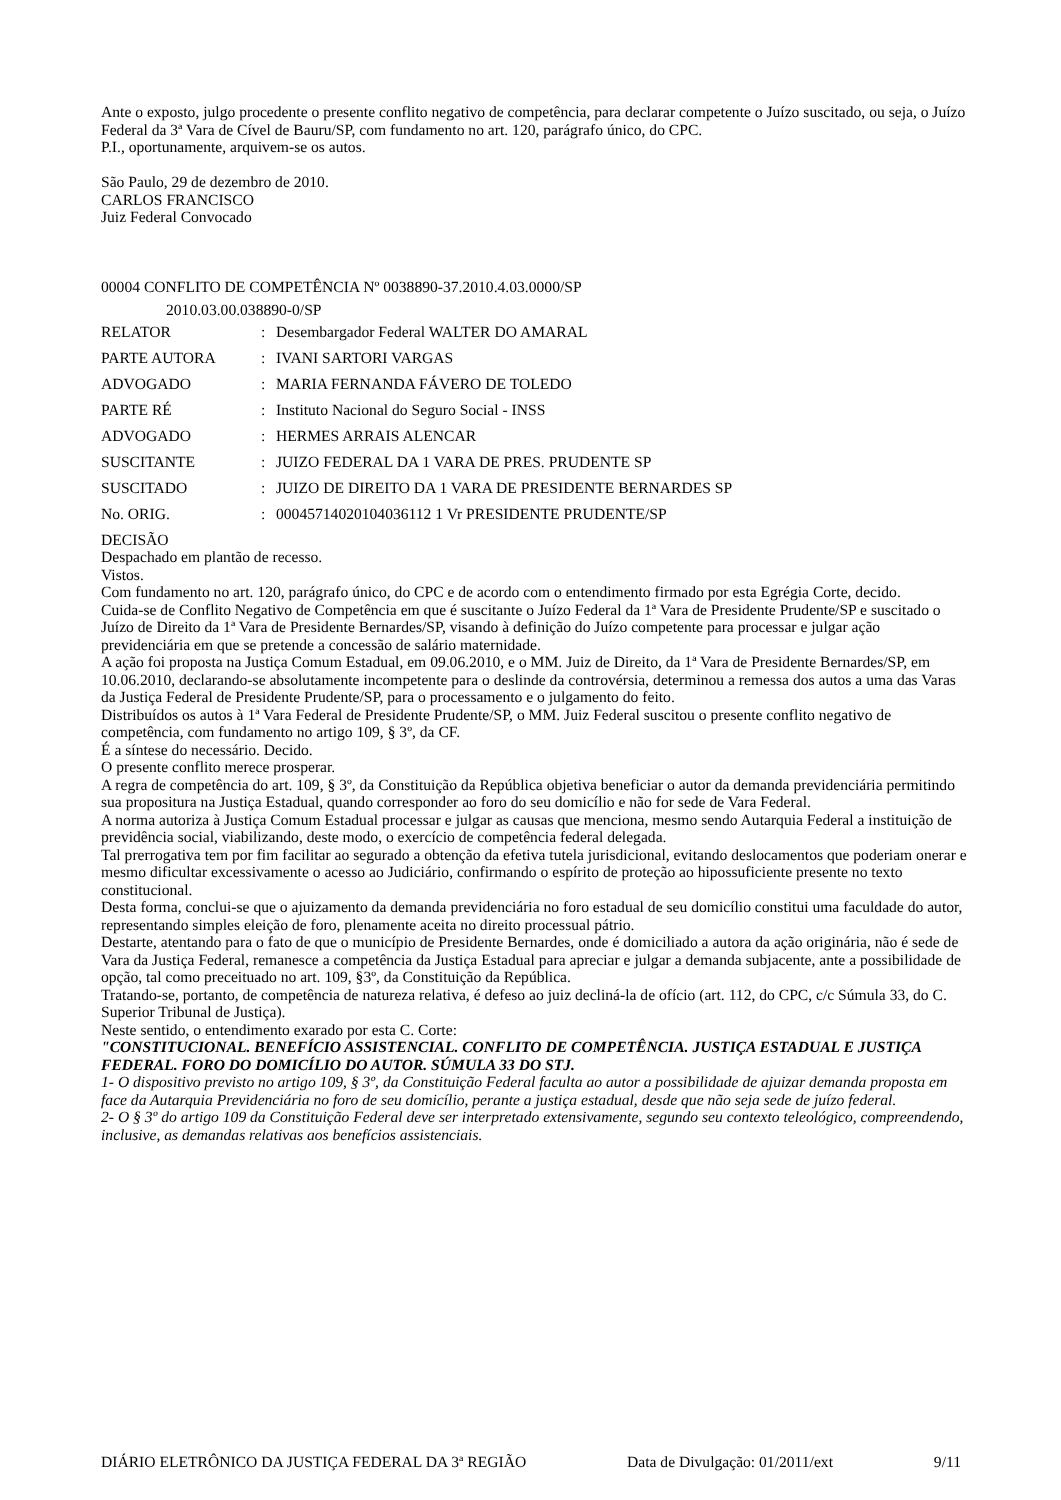Ante o exposto, julgo procedente o presente conflito negativo de competência, para declarar competente o Juízo suscitado, ou seja, o Juízo Federal da 3ª Vara de Cível de Bauru/SP, com fundamento no art. 120, parágrafo único, do CPC.
P.I., oportunamente, arquivem-se os autos.
São Paulo, 29 de dezembro de 2010.
CARLOS FRANCISCO
Juiz Federal Convocado
00004 CONFLITO DE COMPETÊNCIA Nº 0038890-37.2010.4.03.0000/SP
2010.03.00.038890-0/SP
| RELATOR | : | Desembargador Federal WALTER DO AMARAL |
| PARTE AUTORA | : | IVANI SARTORI VARGAS |
| ADVOGADO | : | MARIA FERNANDA FÁVERO DE TOLEDO |
| PARTE RÉ | : | Instituto Nacional do Seguro Social - INSS |
| ADVOGADO | : | HERMES ARRAIS ALENCAR |
| SUSCITANTE | : | JUIZO FEDERAL DA 1 VARA DE PRES. PRUDENTE SP |
| SUSCITADO | : | JUIZO DE DIREITO DA 1 VARA DE PRESIDENTE BERNARDES SP |
| No. ORIG. | : | 00045714020104036112 1 Vr PRESIDENTE PRUDENTE/SP |
DECISÃO
Despachado em plantão de recesso.
Vistos.
Com fundamento no art. 120, parágrafo único, do CPC e de acordo com o entendimento firmado por esta Egrégia Corte, decido.
Cuida-se de Conflito Negativo de Competência em que é suscitante o Juízo Federal da 1ª Vara de Presidente Prudente/SP e suscitado o Juízo de Direito da 1ª Vara de Presidente Bernardes/SP, visando à definição do Juízo competente para processar e julgar ação previdenciária em que se pretende a concessão de salário maternidade.
A ação foi proposta na Justiça Comum Estadual, em 09.06.2010, e o MM. Juiz de Direito, da 1ª Vara de Presidente Bernardes/SP, em 10.06.2010, declarando-se absolutamente incompetente para o deslinde da controvérsia, determinou a remessa dos autos a uma das Varas da Justiça Federal de Presidente Prudente/SP, para o processamento e o julgamento do feito.
Distribuídos os autos à 1ª Vara Federal de Presidente Prudente/SP, o MM. Juiz Federal suscitou o presente conflito negativo de competência, com fundamento no artigo 109, § 3º, da CF.
É a síntese do necessário. Decido.
O presente conflito merece prosperar.
A regra de competência do art. 109, § 3º, da Constituição da República objetiva beneficiar o autor da demanda previdenciária permitindo sua propositura na Justiça Estadual, quando corresponder ao foro do seu domicílio e não for sede de Vara Federal.
A norma autoriza à Justiça Comum Estadual processar e julgar as causas que menciona, mesmo sendo Autarquia Federal a instituição de previdência social, viabilizando, deste modo, o exercício de competência federal delegada.
Tal prerrogativa tem por fim facilitar ao segurado a obtenção da efetiva tutela jurisdicional, evitando deslocamentos que poderiam onerar e mesmo dificultar excessivamente o acesso ao Judiciário, confirmando o espírito de proteção ao hipossuficiente presente no texto constitucional.
Desta forma, conclui-se que o ajuizamento da demanda previdenciária no foro estadual de seu domicílio constitui uma faculdade do autor, representando simples eleição de foro, plenamente aceita no direito processual pátrio.
Destarte, atentando para o fato de que o município de Presidente Bernardes, onde é domiciliado a autora da ação originária, não é sede de Vara da Justiça Federal, remanesce a competência da Justiça Estadual para apreciar e julgar a demanda subjacente, ante a possibilidade de opção, tal como preceituado no art. 109, §3º, da Constituição da República.
Tratando-se, portanto, de competência de natureza relativa, é defeso ao juiz decliná-la de ofício (art. 112, do CPC, c/c Súmula 33, do C. Superior Tribunal de Justiça).
Neste sentido, o entendimento exarado por esta C. Corte:
"CONSTITUCIONAL. BENEFÍCIO ASSISTENCIAL. CONFLITO DE COMPETÊNCIA. JUSTIÇA ESTADUAL E JUSTIÇA FEDERAL. FORO DO DOMICÍLIO DO AUTOR. SÚMULA 33 DO STJ.
1- O dispositivo previsto no artigo 109, § 3º, da Constituição Federal faculta ao autor a possibilidade de ajuizar demanda proposta em face da Autarquia Previdenciária no foro de seu domicílio, perante a justiça estadual, desde que não seja sede de juízo federal.
2- O § 3º do artigo 109 da Constituição Federal deve ser interpretado extensivamente, segundo seu contexto teleológico, compreendendo, inclusive, as demandas relativas aos benefícios assistenciais.
DIÁRIO ELETRÔNICO DA JUSTIÇA FEDERAL DA 3ª REGIÃO Data de Divulgação: 01/2011/ext 9/11